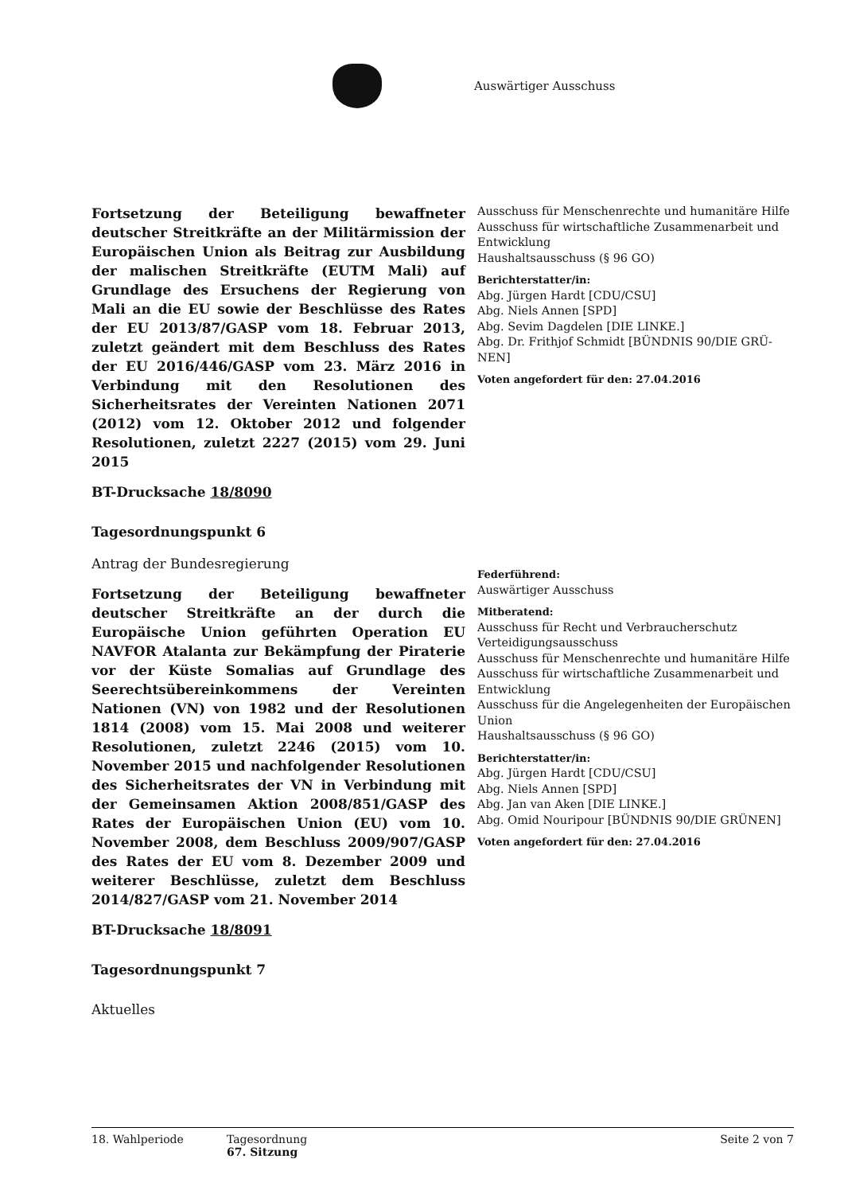Auswärtiger Ausschuss
Fortsetzung der Beteiligung bewaffneter deutscher Streitkräfte an der Militärmission der Europäischen Union als Beitrag zur Ausbildung der malischen Streitkräfte (EUTM Mali) auf Grundlage des Ersuchens der Regierung von Mali an die EU sowie der Beschlüsse des Rates der EU 2013/87/GASP vom 18. Februar 2013, zuletzt geändert mit dem Beschluss des Rates der EU 2016/446/GASP vom 23. März 2016 in Verbindung mit den Resolutionen des Sicherheitsrates der Vereinten Nationen 2071 (2012) vom 12. Oktober 2012 und folgender Resolutionen, zuletzt 2227 (2015) vom 29. Juni 2015
BT-Drucksache 18/8090
Tagesordnungspunkt 6
Ausschuss für Menschenrechte und humanitäre Hilfe
Ausschuss für wirtschaftliche Zusammenarbeit und Entwicklung
Haushaltsausschuss (§ 96 GO)
Berichterstatter/in:
Abg. Jürgen Hardt [CDU/CSU]
Abg. Niels Annen [SPD]
Abg. Sevim Dagdelen [DIE LINKE.]
Abg. Dr. Frithjof Schmidt [BÜNDNIS 90/DIE GRÜ-NEN]
Voten angefordert für den: 27.04.2016
Antrag der Bundesregierung
Fortsetzung der Beteiligung bewaffneter deutscher Streitkräfte an der durch die Europäische Union geführten Operation EU NAVFOR Atalanta zur Bekämpfung der Piraterie vor der Küste Somalias auf Grundlage des Seerechtsübereinkommens der Vereinten Nationen (VN) von 1982 und der Resolutionen 1814 (2008) vom 15. Mai 2008 und weiterer Resolutionen, zuletzt 2246 (2015) vom 10. November 2015 und nachfolgender Resolutionen des Sicherheitsrates der VN in Verbindung mit der Gemeinsamen Aktion 2008/851/GASP des Rates der Europäischen Union (EU) vom 10. November 2008, dem Beschluss 2009/907/GASP des Rates der EU vom 8. Dezember 2009 und weiterer Beschlüsse, zuletzt dem Beschluss 2014/827/GASP vom 21. November 2014
BT-Drucksache 18/8091
Tagesordnungspunkt 7
Aktuelles
Federführend:
Auswärtiger Ausschuss
Mitberatend:
Ausschuss für Recht und Verbraucherschutz
Verteidigungsausschuss
Ausschuss für Menschenrechte und humanitäre Hilfe
Ausschuss für wirtschaftliche Zusammenarbeit und Entwicklung
Ausschuss für die Angelegenheiten der Europäischen Union
Haushaltsausschuss (§ 96 GO)
Berichterstatter/in:
Abg. Jürgen Hardt [CDU/CSU]
Abg. Niels Annen [SPD]
Abg. Jan van Aken [DIE LINKE.]
Abg. Omid Nouripour [BÜNDNIS 90/DIE GRÜNEN]
Voten angefordert für den: 27.04.2016
18. Wahlperiode Tagesordnung
67. Sitzung
Seite 2 von 7